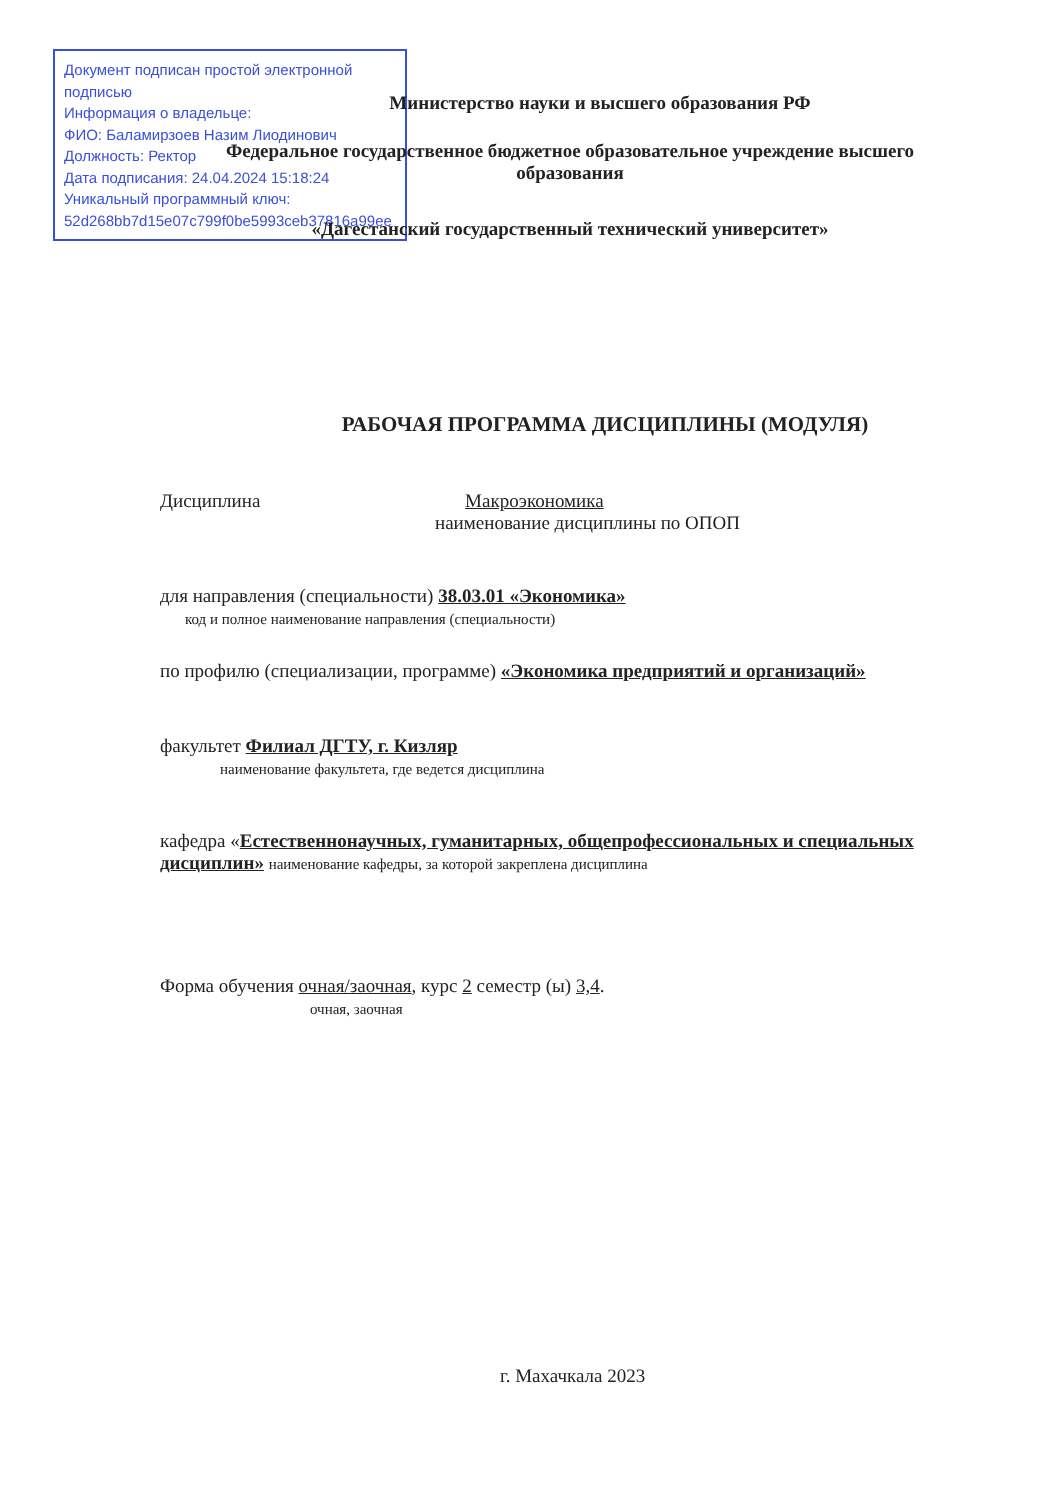Документ подписан простой электронной подписью
Информация о владельце:
ФИО: Баламирзоев Назим Лиодинович
Должность: Ректор
Дата подписания: 24.04.2024 15:18:24
Уникальный программный ключ:
52d268bb7d15e07c799f0be5993ceb37816a99ee
Министерство науки и высшего образования РФ
Федеральное государственное бюджетное образовательное учреждение высшего образования
«Дагестанский государственный технический университет»
РАБОЧАЯ ПРОГРАММА ДИСЦИПЛИНЫ (МОДУЛЯ)
Дисциплина Макроэкономика
наименование дисциплины по ОПОП
для направления (специальности) 38.03.01 «Экономика»
код и полное наименование направления (специальности)
по профилю (специализации, программе) «Экономика предприятий и организаций»
факультет Филиал ДГТУ, г. Кизляр
наименование факультета, где ведется дисциплина
кафедра «Естественнонаучных, гуманитарных, общепрофессиональных и специальных дисциплин» наименование кафедры, за которой закреплена дисциплина
Форма обучения очная/заочная, курс 2 семестр (ы) 3,4.
очная, заочная
г. Махачкала 2023